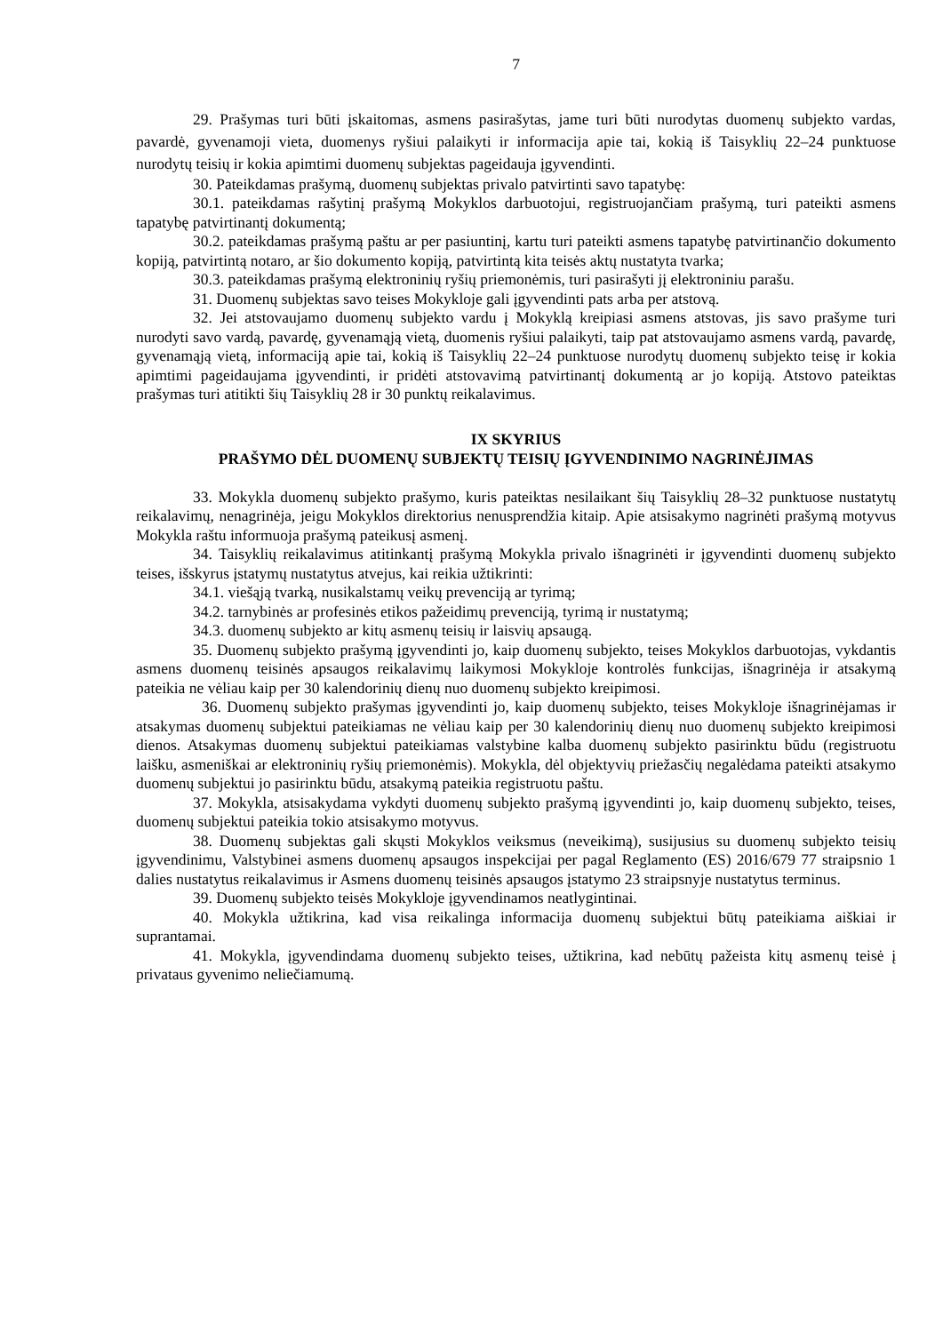7
29. Prašymas turi būti įskaitomas, asmens pasirašytas, jame turi būti nurodytas duomenų subjekto vardas, pavardė, gyvenamoji vieta, duomenys ryšiui palaikyti ir informacija apie tai, kokią iš Taisyklių 22–24 punktuose nurodytų teisių ir kokia apimtimi duomenų subjektas pageidauja įgyvendinti.
30. Pateikdamas prašymą, duomenų subjektas privalo patvirtinti savo tapatybę:
30.1. pateikdamas rašytinį prašymą Mokyklos darbuotojui, registruojančiam prašymą, turi pateikti asmens tapatybę patvirtinantį dokumentą;
30.2. pateikdamas prašymą paštu ar per pasiuntinį, kartu turi pateikti asmens tapatybę patvirtinančio dokumento kopiją, patvirtintą notaro, ar šio dokumento kopiją, patvirtintą kita teisės aktų nustatyta tvarka;
30.3. pateikdamas prašymą elektroninių ryšių priemonėmis, turi pasirašyti jį elektroniniu parašu.
31. Duomenų subjektas savo teises Mokykloje gali įgyvendinti pats arba per atstovą.
32. Jei atstovaujamo duomenų subjekto vardu į Mokyklą kreipiasi asmens atstovas, jis savo prašyme turi nurodyti savo vardą, pavardę, gyvenamąją vietą, duomenis ryšiui palaikyti, taip pat atstovaujamo asmens vardą, pavardę, gyvenamąją vietą, informaciją apie tai, kokią iš Taisyklių 22–24 punktuose nurodytų duomenų subjekto teisę ir kokia apimtimi pageidaujama įgyvendinti, ir pridėti atstovavimą patvirtinantį dokumentą ar jo kopiją. Atstovo pateiktas prašymas turi atitikti šių Taisyklių 28 ir 30 punktų reikalavimus.
IX SKYRIUS
PRAŠYMO DĖL DUOMENŲ SUBJEKTŲ TEISIŲ ĮGYVENDINIMO NAGRINĖJIMAS
33. Mokykla duomenų subjekto prašymo, kuris pateiktas nesilaikant šių Taisyklių 28–32 punktuose nustatytų reikalavimų, nenagrinėja, jeigu Mokyklos direktorius nenusprendžia kitaip. Apie atsisakymo nagrinėti prašymą motyvus Mokykla raštu informuoja prašymą pateikusį asmenį.
34. Taisyklių reikalavimus atitinkantį prašymą Mokykla privalo išnagrinėti ir įgyvendinti duomenų subjekto teises, išskyrus įstatymų nustatytus atvejus, kai reikia užtikrinti:
34.1. viešąją tvarką, nusikalstamų veikų prevenciją ar tyrimą;
34.2. tarnybinės ar profesinės etikos pažeidimų prevenciją, tyrimą ir nustatymą;
34.3. duomenų subjekto ar kitų asmenų teisių ir laisvių apsaugą.
35. Duomenų subjekto prašymą įgyvendinti jo, kaip duomenų subjekto, teises Mokyklos darbuotojas, vykdantis asmens duomenų teisinės apsaugos reikalavimų laikymosi Mokykloje kontrolės funkcijas, išnagrinėja ir atsakymą pateikia ne vėliau kaip per 30 kalendorinių dienų nuo duomenų subjekto kreipimosi.
36. Duomenų subjekto prašymas įgyvendinti jo, kaip duomenų subjekto, teises Mokykloje išnagrinėjamas ir atsakymas duomenų subjektui pateikiamas ne vėliau kaip per 30 kalendorinių dienų nuo duomenų subjekto kreipimosi dienos. Atsakymas duomenų subjektui pateikiamas valstybine kalba duomenų subjekto pasirinktu būdu (registruotu laišku, asmeniškai ar elektroninių ryšių priemonėmis). Mokykla, dėl objektyvių priežasčių negalėdama pateikti atsakymo duomenų subjektui jo pasirinktu būdu, atsakymą pateikia registruotu paštu.
37. Mokykla, atsisakydama vykdyti duomenų subjekto prašymą įgyvendinti jo, kaip duomenų subjekto, teises, duomenų subjektui pateikia tokio atsisakymo motyvus.
38. Duomenų subjektas gali skųsti Mokyklos veiksmus (neveikimą), susijusius su duomenų subjekto teisių įgyvendinimu, Valstybinei asmens duomenų apsaugos inspekcijai per pagal Reglamento (ES) 2016/679 77 straipsnio 1 dalies nustatytus reikalavimus ir Asmens duomenų teisinės apsaugos įstatymo 23 straipsnyje nustatytus terminus.
39. Duomenų subjekto teisės Mokykloje įgyvendinamos neatlygintinai.
40. Mokykla užtikrina, kad visa reikalinga informacija duomenų subjektui būtų pateikiama aiškiai ir suprantamai.
41. Mokykla, įgyvendindama duomenų subjekto teises, užtikrina, kad nebūtų pažeista kitų asmenų teisė į privataus gyvenimo neliečiamumą.